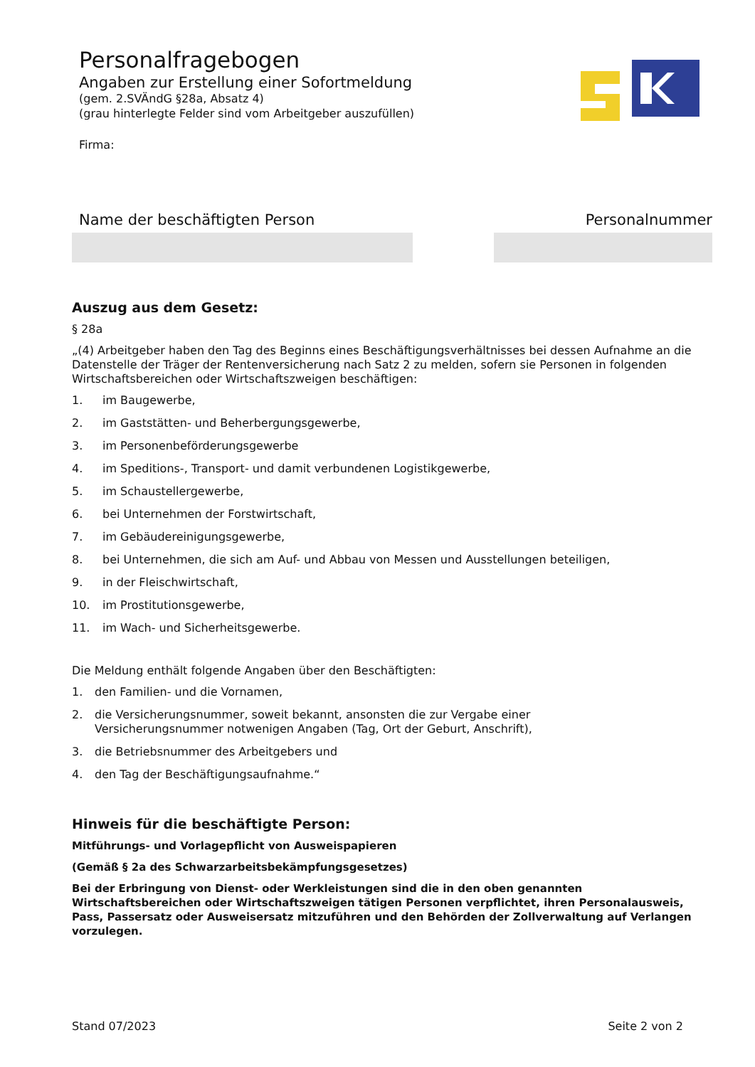Personalfragebogen
Angaben zur Erstellung einer Sofortmeldung
(gem. 2.SVÄndG §28a, Absatz 4)
(grau hinterlegte Felder sind vom Arbeitgeber auszufüllen)
Firma:
Name der beschäftigten Person Personalnummer
Auszug aus dem Gesetz:
§ 28a
„(4) Arbeitgeber haben den Tag des Beginns eines Beschäftigungsverhältnisses bei dessen Aufnahme an die Datenstelle der Träger der Rentenversicherung nach Satz 2 zu melden, sofern sie Personen in folgenden Wirtschaftsbereichen oder Wirtschaftszweigen beschäftigen:
1. im Baugewerbe,
2. im Gaststätten- und Beherbergungsgewerbe,
3. im Personenbeförderungsgewerbe
4. im Speditions-, Transport- und damit verbundenen Logistikgewerbe,
5. im Schaustellergewerbe,
6. bei Unternehmen der Forstwirtschaft,
7. im Gebäudereinigungsgewerbe,
8. bei Unternehmen, die sich am Auf- und Abbau von Messen und Ausstellungen beteiligen,
9. in der Fleischwirtschaft,
10. im Prostitutionsgewerbe,
11. im Wach- und Sicherheitsgewerbe.
Die Meldung enthält folgende Angaben über den Beschäftigten:
1. den Familien- und die Vornamen,
2. die Versicherungsnummer, soweit bekannt, ansonsten die zur Vergabe einer
Versicherungsnummer notwenigen Angaben (Tag, Ort der Geburt, Anschrift),
3. die Betriebsnummer des Arbeitgebers und
4. den Tag der Beschäftigungsaufnahme.“
Hinweis für die beschäftigte Person:
Mitführungs- und Vorlagepflicht von Ausweispapieren
(Gemäß § 2a des Schwarzarbeitsbekämpfungsgesetzes)
Bei der Erbringung von Dienst- oder Werkleistungen sind die in den oben genannten Wirtschaftsbereichen oder Wirtschaftszweigen tätigen Personen verpflichtet, ihren Personalausweis, Pass, Passersatz oder Ausweisersatz mitzuführen und den Behörden der Zollverwaltung auf Verlangen vorzulegen.
Stand 07/2023 Seite 2 von 2